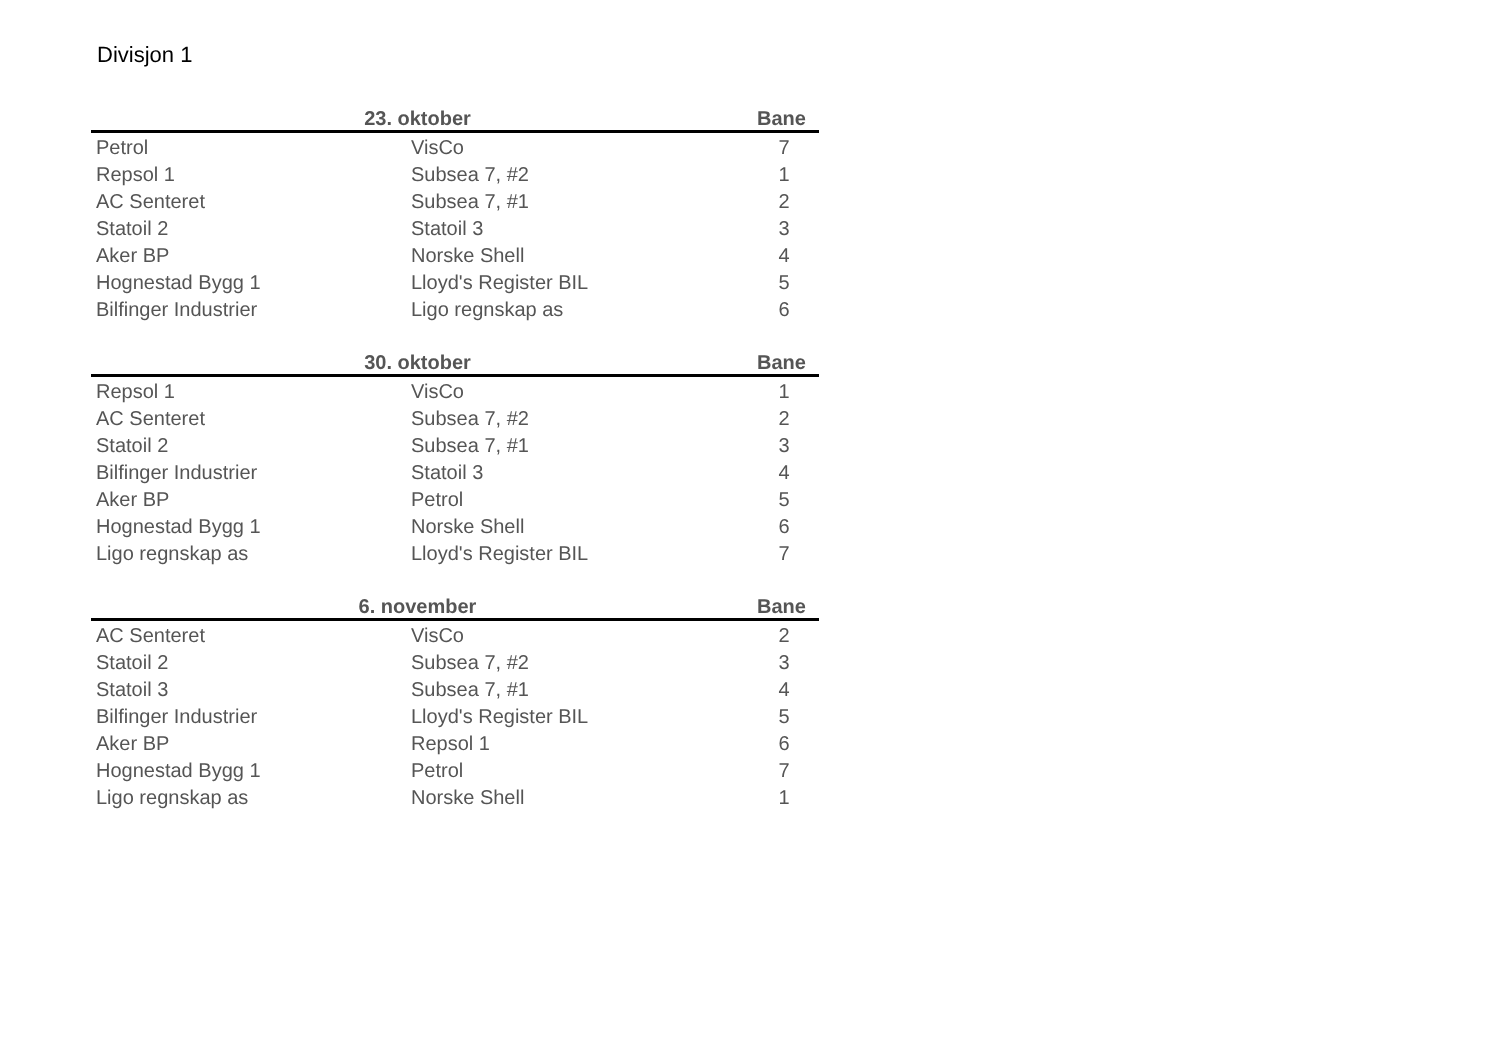Divisjon 1
| 23. oktober | | Bane |
| --- | --- | --- |
| Petrol | VisCo | 7 |
| Repsol 1 | Subsea 7, #2 | 1 |
| AC Senteret | Subsea 7, #1 | 2 |
| Statoil 2 | Statoil 3 | 3 |
| Aker BP | Norske Shell | 4 |
| Hognestad Bygg 1 | Lloyd's Register BIL | 5 |
| Bilfinger Industrier | Ligo regnskap as | 6 |
| 30. oktober | | Bane |
| --- | --- | --- |
| Repsol 1 | VisCo | 1 |
| AC Senteret | Subsea 7, #2 | 2 |
| Statoil 2 | Subsea 7, #1 | 3 |
| Bilfinger Industrier | Statoil 3 | 4 |
| Aker BP | Petrol | 5 |
| Hognestad Bygg 1 | Norske Shell | 6 |
| Ligo regnskap as | Lloyd's Register BIL | 7 |
| 6. november | | Bane |
| --- | --- | --- |
| AC Senteret | VisCo | 2 |
| Statoil 2 | Subsea 7, #2 | 3 |
| Statoil 3 | Subsea 7, #1 | 4 |
| Bilfinger Industrier | Lloyd's Register BIL | 5 |
| Aker BP | Repsol 1 | 6 |
| Hognestad Bygg 1 | Petrol | 7 |
| Ligo regnskap as | Norske Shell | 1 |